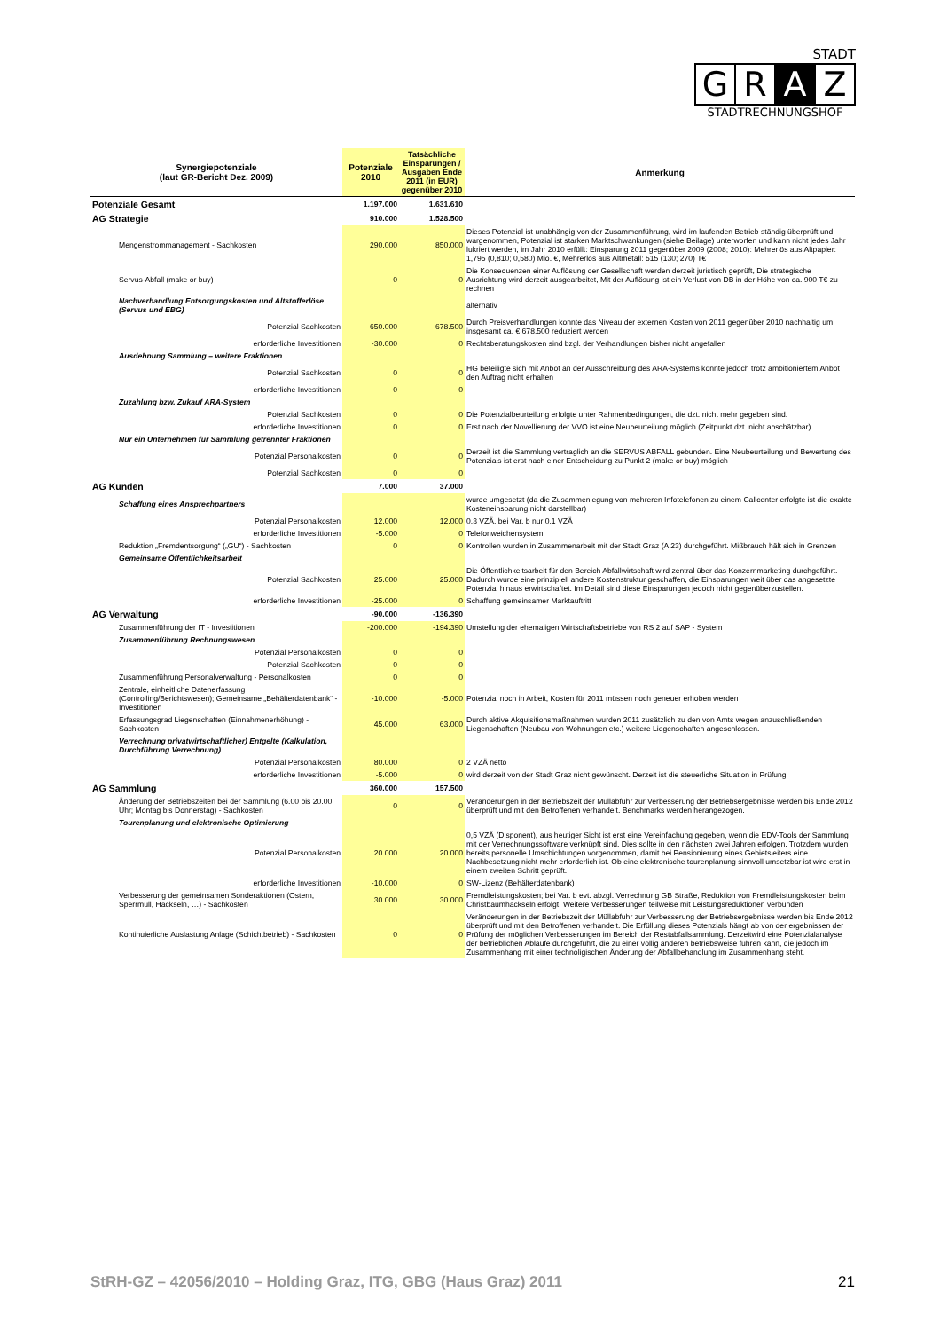STADT
G R A Z
STADTRECHNUNGSHOF
| Synergiepotenziale (laut GR-Bericht Dez. 2009) | Potenziale 2010 | Tatsächliche Einsparungen / Ausgaben Ende 2011 (in EUR) gegenüber 2010 | Anmerkung |
| --- | --- | --- | --- |
| Potenziale Gesamt | 1.197.000 | 1.631.610 | |
| AG Strategie | 910.000 | 1.528.500 | |
| Mengenstrommanagement - Sachkosten | 290.000 | 850.000 | Dieses Potenzial ist unabhängig von der Zusammenführung, wird im laufenden Betrieb ständig überprüft und wargenommen, Potenzial ist starken Marktschwankungen (siehe Beilage) unterworfen und kann nicht jedes Jahr lukriert werden, im Jahr 2010 erfüllt: Einsparung 2011 gegenüber 2009 (2008; 2010): Mehrerlös aus Altpapier: 1,795 (0,810; 0,580) Mio. €, Mehrerlös aus Altmetall: 515 (130; 270) T€ |
| Servus-Abfall (make or buy) | 0 | 0 | Die Konsequenzen einer Auflösung der Gesellschaft werden derzeit juristisch geprüft, Die strategische Ausrichtung wird derzeit ausgearbeitet, Mit der Auflösung ist ein Verlust von DB in der Höhe von ca. 900 T€ zu rechnen |
| Nachverhandlung Entsorgungskosten und Altstofferlöse (Servus und EBG) | | | alternativ |
| Potenzial Sachkosten | 650.000 | 678.500 | Durch Preisverhandlungen konnte das Niveau der externen Kosten von 2011 gegenüber 2010 nachhaltig um insgesamt ca. € 678.500 reduziert werden |
| erforderliche Investitionen | -30.000 | 0 | Rechtsberatungskosten sind bzgl. der Verhandlungen bisher nicht angefallen |
| Ausdehnung Sammlung – weitere Fraktionen | | | |
| Potenzial Sachkosten | 0 | 0 | HG beteiligte sich mit Anbot an der Ausschreibung des ARA-Systems konnte jedoch trotz ambitioniertem Anbot den Auftrag nicht erhalten |
| erforderliche Investitionen | 0 | 0 | |
| Zuzahlung bzw. Zukauf ARA-System | | | |
| Potenzial Sachkosten | 0 | 0 | Die Potenzialbeurteilung erfolgte unter Rahmenbedingungen, die dzt. nicht mehr gegeben sind. |
| erforderliche Investitionen | 0 | 0 | Erst nach der Novellierung der VVO ist eine Neubeurteilung möglich (Zeitpunkt dzt. nicht abschätzbar) |
| Nur ein Unternehmen für Sammlung getrennter Fraktionen | | | |
| Potenzial Personalkosten | 0 | 0 | Derzeit ist die Sammlung vertraglich an die SERVUS ABFALL gebunden. Eine Neubeurteilung und Bewertung des Potenzials ist erst nach einer Entscheidung zu Punkt 2 (make or buy) möglich |
| Potenzial Sachkosten | 0 | 0 | |
| AG Kunden | 7.000 | 37.000 | |
| Schaffung eines Ansprechpartners | | | wurde umgesetzt (da die Zusammenlegung von mehreren Infotelefonen zu einem Callcenter erfolgte ist die exakte Kosteneinsparung nicht darstellbar) |
| Potenzial Personalkosten | 12.000 | 12.000 | 0,3 VZÄ, bei Var. b nur 0,1 VZÄ |
| erforderliche Investitionen | -5.000 | 0 | Telefonweichensystem |
| Reduktion „Fremdentsorgung“ („GU“) - Sachkosten | 0 | 0 | Kontrollen wurden in Zusammenarbeit mit der Stadt Graz (A 23) durchgeführt. Mißbrauch hält sich in Grenzen |
| Gemeinsame Öffentlichkeitsarbeit | | | |
| Potenzial Sachkosten | 25.000 | 25.000 | Die Öffentlichkeitsarbeit für den Bereich Abfallwirtschaft wird zentral über das Konzernmarketing durchgeführt. Dadurch wurde eine prinzipiell andere Kostenstruktur geschaffen, die Einsparungen weit über das angesetzte Potenzial hinaus erwirtschaftet. Im Detail sind diese Einsparungen jedoch nicht gegenüberzustellen. |
| erforderliche Investitionen | -25.000 | 0 | Schaffung gemeinsamer Marktauftritt |
| AG Verwaltung | -90.000 | -136.390 | |
| Zusammenführung der IT - Investitionen | -200.000 | -194.390 | Umstellung der ehemaligen Wirtschaftsbetriebe von RS 2 auf SAP - System |
| Zusammenführung Rechnungswesen | | | |
| Potenzial Personalkosten | 0 | 0 | |
| Potenzial Sachkosten | 0 | 0 | |
| Zusammenführung Personalverwaltung - Personalkosten | 0 | 0 | |
| Zentrale, einheitliche Datenerfassung (Controlling/Berichtswesen); Gemeinsame „Behälterdatenbank“ - Investitionen | -10.000 | -5.000 | Potenzial noch in Arbeit, Kosten für 2011 müssen noch geneuer erhoben werden |
| Erfassungsgrad Liegenschaften (Einnahmenerhöhung) - Sachkosten | 45.000 | 63.000 | Durch aktive Akquisitionsmaßnahmen wurden 2011 zusätzlich zu den von Amts wegen anzuschließenden Liegenschaften (Neubau von Wohnungen etc.) weitere Liegenschaften angeschlossen. |
| Verrechnung privatwirtschaftlicher) Entgelte (Kalkulation, Durchführung Verrechnung) | | | |
| Potenzial Personalkosten | 80.000 | 0 | 2 VZÄ netto |
| erforderliche Investitionen | -5.000 | 0 | wird derzeit von der Stadt Graz nicht gewünscht. Derzeit ist die steuerliche Situation in Prüfung |
| AG Sammlung | 360.000 | 157.500 | |
| Änderung der Betriebszeiten bei der Sammlung (6.00 bis 20.00 Uhr; Montag bis Donnerstag) - Sachkosten | 0 | 0 | Veränderungen in der Betriebszeit der Müllabfuhr zur Verbesserung der Betriebsergebnisse werden bis Ende 2012 überprüft und mit den Betroffenen verhandelt. Benchmarks werden herangezogen. |
| Tourenplanung und elektronische Optimierung | | | |
| Potenzial Personalkosten | 20.000 | 20.000 | 0,5 VZÄ (Disponent), aus heutiger Sicht ist erst eine Vereinfachung gegeben, wenn die EDV-Tools der Sammlung mit der Verrechnungssoftware verknüpft sind. Dies sollte in den nächsten zwei Jahren erfolgen. Trotzdem wurden bereits personelle Umschichtungen vorgenommen, damit bei Pensionierung eines Gebietsleiters eine Nachbesetzung nicht mehr erforderlich ist. Ob eine elektronische tourenplanung sinnvoll umsetzbar ist wird erst in einem zweiten Schritt geprüft. |
| erforderliche Investitionen | -10.000 | 0 | SW-Lizenz (Behälterdatenbank) |
| Verbesserung der gemeinsamen Sonderaktionen (Ostern, Sperrmüll, Häckseln, …) - Sachkosten | 30.000 | 30.000 | Fremdleistungskosten; bei Var. b evt. abzgl. Verrechnung GB Straße, Reduktion von Fremdleistungskosten beim Christbaumhäckseln erfolgt. Weitere Verbesserungen teilweise mit Leistungsreduktionen verbunden |
| Kontinuierliche Auslastung Anlage (Schichtbetrieb) - Sachkosten | 0 | 0 | Veränderungen in der Betriebszeit der Müllabfuhr zur Verbesserung der Betriebsergebnisse werden bis Ende 2012 überprüft und mit den Betroffenen verhandelt. Die Erfüllung dieses Potenzials hängt ab von der ergebnissen der Prüfung der möglichen Verbesserungen im Bereich der Restabfallsammlung. Derzeitwird eine Potenzialanalyse der betrieblichen Abläufe durchgeführt, die zu einer völlig anderen betriebsweise führen kann, die jedoch im Zusammenhang mit einer technoligischen Änderung der Abfallbehandlung im Zusammenhang steht. |
StRH-GZ – 42056/2010 – Holding Graz, ITG, GBG (Haus Graz) 2011 21